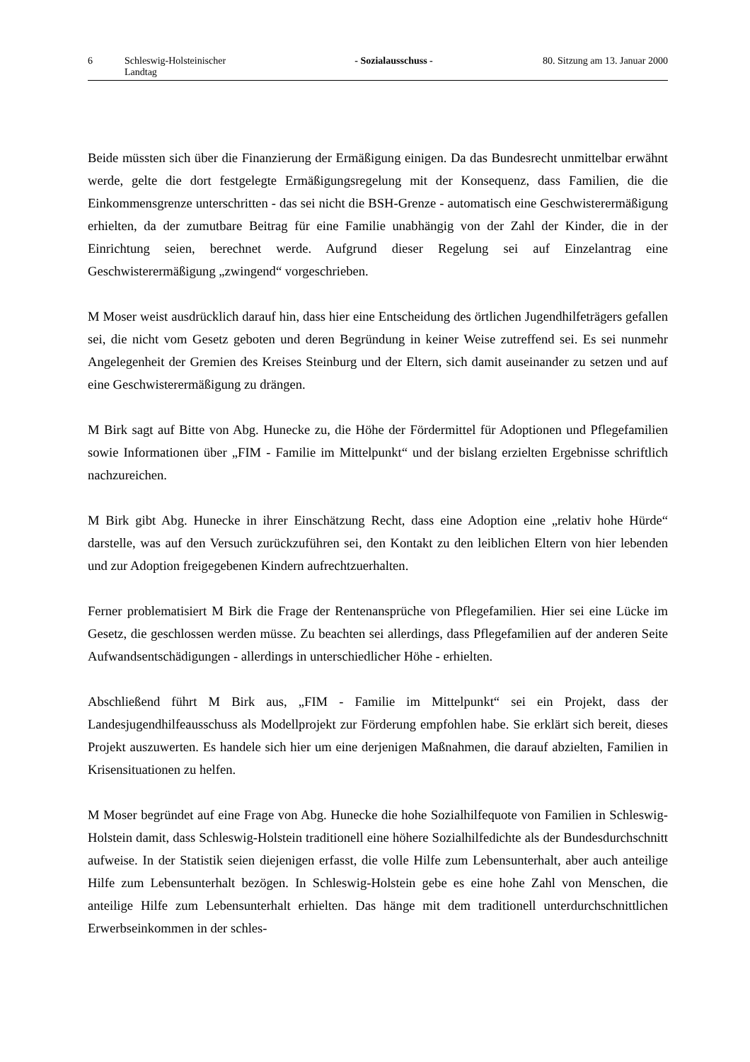6 Schleswig-Holsteinischer Landtag - Sozialausschuss - 80. Sitzung am 13. Januar 2000
Beide müssten sich über die Finanzierung der Ermäßigung einigen. Da das Bundesrecht unmittelbar erwähnt werde, gelte die dort festgelegte Ermäßigungsregelung mit der Konsequenz, dass Familien, die die Einkommensgrenze unterschritten - das sei nicht die BSH-Grenze - automatisch eine Geschwisterermäßigung erhielten, da der zumutbare Beitrag für eine Familie unabhängig von der Zahl der Kinder, die in der Einrichtung seien, berechnet werde. Aufgrund dieser Regelung sei auf Einzelantrag eine Geschwisterermäßigung „zwingend“ vorgeschrieben.
M Moser weist ausdrücklich darauf hin, dass hier eine Entscheidung des örtlichen Jugendhilfeträgers gefallen sei, die nicht vom Gesetz geboten und deren Begründung in keiner Weise zutreffend sei. Es sei nunmehr Angelegenheit der Gremien des Kreises Steinburg und der Eltern, sich damit auseinander zu setzen und auf eine Geschwisterermäßigung zu drängen.
M Birk sagt auf Bitte von Abg. Hunecke zu, die Höhe der Fördermittel für Adoptionen und Pflegefamilien sowie Informationen über „FIM - Familie im Mittelpunkt“ und der bislang erzielten Ergebnisse schriftlich nachzureichen.
M Birk gibt Abg. Hunecke in ihrer Einschätzung Recht, dass eine Adoption eine „relativ hohe Hürde“ darstelle, was auf den Versuch zurückzuführen sei, den Kontakt zu den leiblichen Eltern von hier lebenden und zur Adoption freigegebenen Kindern aufrechtzuerhalten.
Ferner problematisiert M Birk die Frage der Rentenansprüche von Pflegefamilien. Hier sei eine Lücke im Gesetz, die geschlossen werden müsse. Zu beachten sei allerdings, dass Pflegefamilien auf der anderen Seite Aufwandsentschädigungen - allerdings in unterschiedlicher Höhe - erhielten.
Abschließend führt M Birk aus, „FIM - Familie im Mittelpunkt“ sei ein Projekt, dass der Landesjugendhilfeausschuss als Modellprojekt zur Förderung empfohlen habe. Sie erklärt sich bereit, dieses Projekt auszuwerten. Es handele sich hier um eine derjenigen Maßnahmen, die darauf abzielten, Familien in Krisensituationen zu helfen.
M Moser begründet auf eine Frage von Abg. Hunecke die hohe Sozialhilfequote von Familien in Schleswig-Holstein damit, dass Schleswig-Holstein traditionell eine höhere Sozialhilfedichte als der Bundesdurchschnitt aufweise. In der Statistik seien diejenigen erfasst, die volle Hilfe zum Lebensunterhalt, aber auch anteilige Hilfe zum Lebensunterhalt bezögen. In Schleswig-Holstein gebe es eine hohe Zahl von Menschen, die anteilige Hilfe zum Lebensunterhalt erhielten. Das hänge mit dem traditionell unterdurchschnittlichen Erwerbseinkommen in der schles-